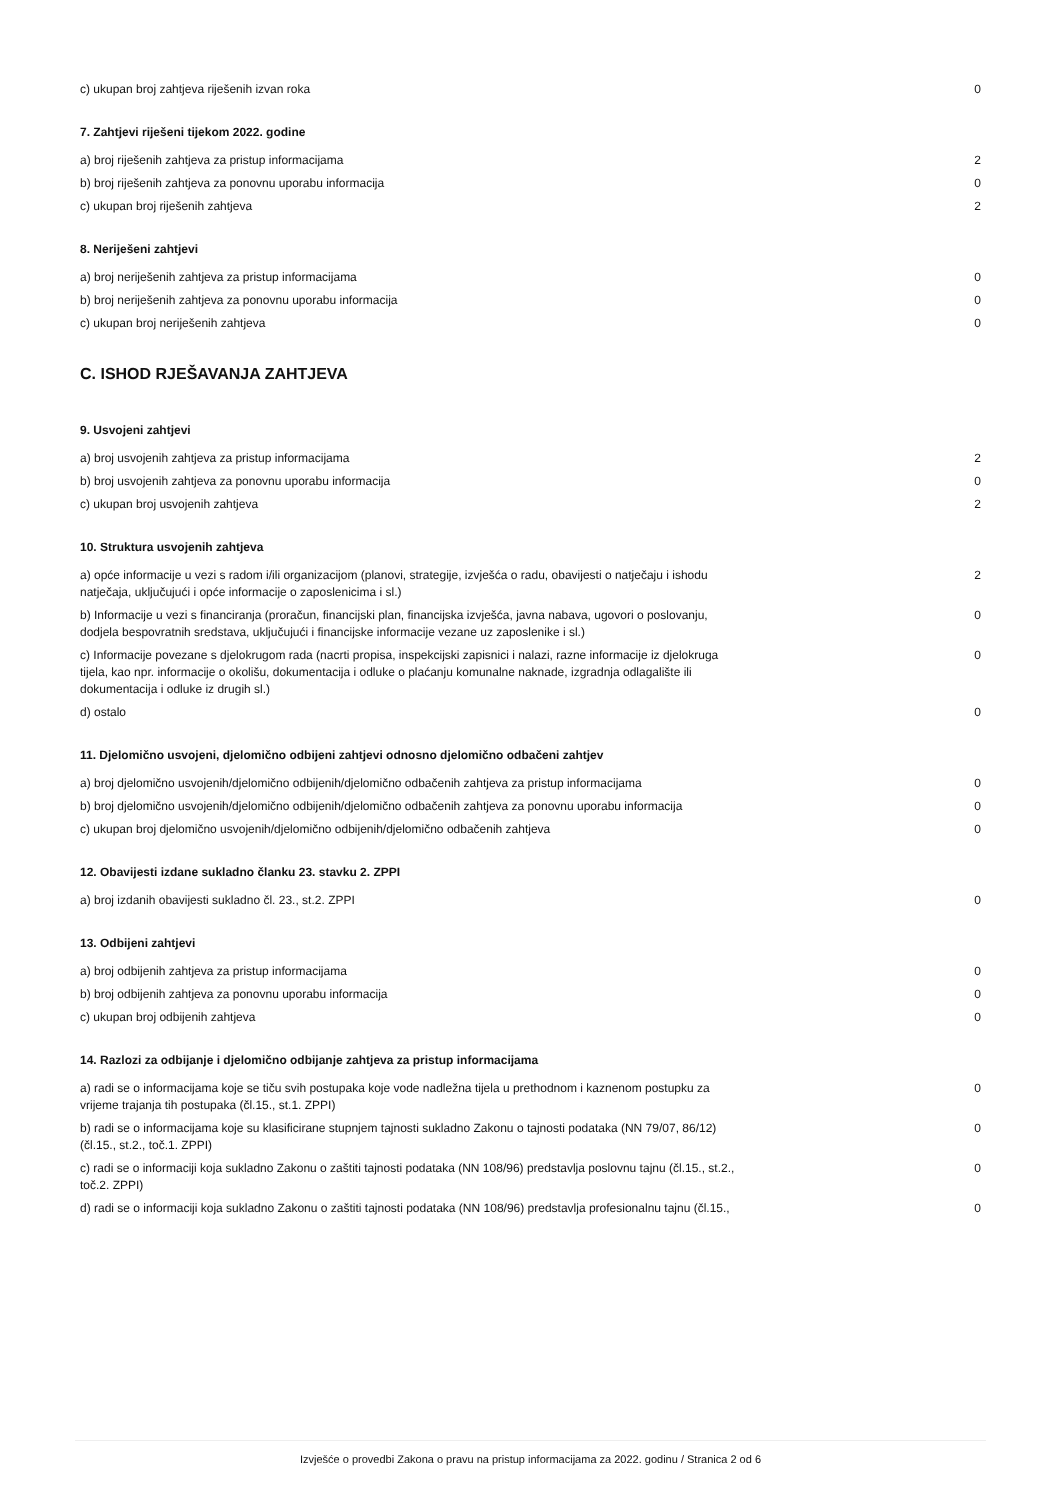| c) ukupan broj zahtjeva riješenih izvan roka | 0 |
7. Zahtjevi riješeni tijekom 2022. godine
| a) broj riješenih zahtjeva za pristup informacijama | 2 |
| b) broj riješenih zahtjeva za ponovnu uporabu informacija | 0 |
| c) ukupan broj riješenih zahtjeva | 2 |
8. Neriješeni zahtjevi
| a) broj neriješenih zahtjeva za pristup informacijama | 0 |
| b) broj neriješenih zahtjeva za ponovnu uporabu informacija | 0 |
| c) ukupan broj neriješenih zahtjeva | 0 |
C. ISHOD RJEŠAVANJA ZAHTJEVA
9. Usvojeni zahtjevi
| a) broj usvojenih zahtjeva za pristup informacijama | 2 |
| b) broj usvojenih zahtjeva za ponovnu uporabu informacija | 0 |
| c) ukupan broj usvojenih zahtjeva | 2 |
10. Struktura usvojenih zahtjeva
| a) opće informacije u vezi s radom i/ili organizacijom (planovi, strategije, izvješća o radu, obavijesti o natječaju i ishodu natječaja, uključujući i opće informacije o zaposlenicima i sl.) | 2 |
| b) Informacije u vezi s financiranja (proračun, financijski plan, financijska izvješća, javna nabava, ugovori o poslovanju, dodjela bespovratnih sredstava, uključujući i financijske informacije vezane uz zaposlenike i sl.) | 0 |
| c) Informacije povezane s djelokrugom rada (nacrti propisa, inspekcijski zapisnici i nalazi, razne informacije iz djelokruga tijela, kao npr. informacije o okolišu, dokumentacija i odluke o plaćanju komunalne naknade, izgradnja odlagalište ili dokumentacija i odluke iz drugih sl.) | 0 |
| d) ostalo | 0 |
11. Djelomično usvojeni, djelomično odbijeni zahtjevi odnosno djelomično odbačeni zahtjev
| a) broj djelomično usvojenih/djelomično odbijenih/djelomično odbačenih zahtjeva za pristup informacijama | 0 |
| b) broj djelomično usvojenih/djelomično odbijenih/djelomično odbačenih zahtjeva za ponovnu uporabu informacija | 0 |
| c) ukupan broj djelomično usvojenih/djelomično odbijenih/djelomično odbačenih zahtjeva | 0 |
12. Obavijesti izdane sukladno članku 23. stavku 2. ZPPI
| a) broj izdanih obavijesti sukladno čl. 23., st.2. ZPPI | 0 |
13. Odbijeni zahtjevi
| a) broj odbijenih zahtjeva za pristup informacijama | 0 |
| b) broj odbijenih zahtjeva za ponovnu uporabu informacija | 0 |
| c) ukupan broj odbijenih zahtjeva | 0 |
14. Razlozi za odbijanje i djelomično odbijanje zahtjeva za pristup informacijama
| a) radi se o informacijama koje se tiču svih postupaka koje vode nadležna tijela u prethodnom i kaznenom postupku za vrijeme trajanja tih postupaka (čl.15., st.1. ZPPI) | 0 |
| b) radi se o informacijama koje su klasificirane stupnjem tajnosti sukladno Zakonu o tajnosti podataka (NN 79/07, 86/12) (čl.15., st.2., toč.1. ZPPI) | 0 |
| c) radi se o informaciji koja sukladno Zakonu o zaštiti tajnosti podataka (NN 108/96) predstavlja poslovnu tajnu (čl.15., st.2., toč.2. ZPPI) | 0 |
| d) radi se o informaciji koja sukladno Zakonu o zaštiti tajnosti podataka (NN 108/96) predstavlja profesionalnu tajnu (čl.15., | 0 |
Izvješće o provedbi Zakona o pravu na pristup informacijama za 2022. godinu / Stranica 2 od 6